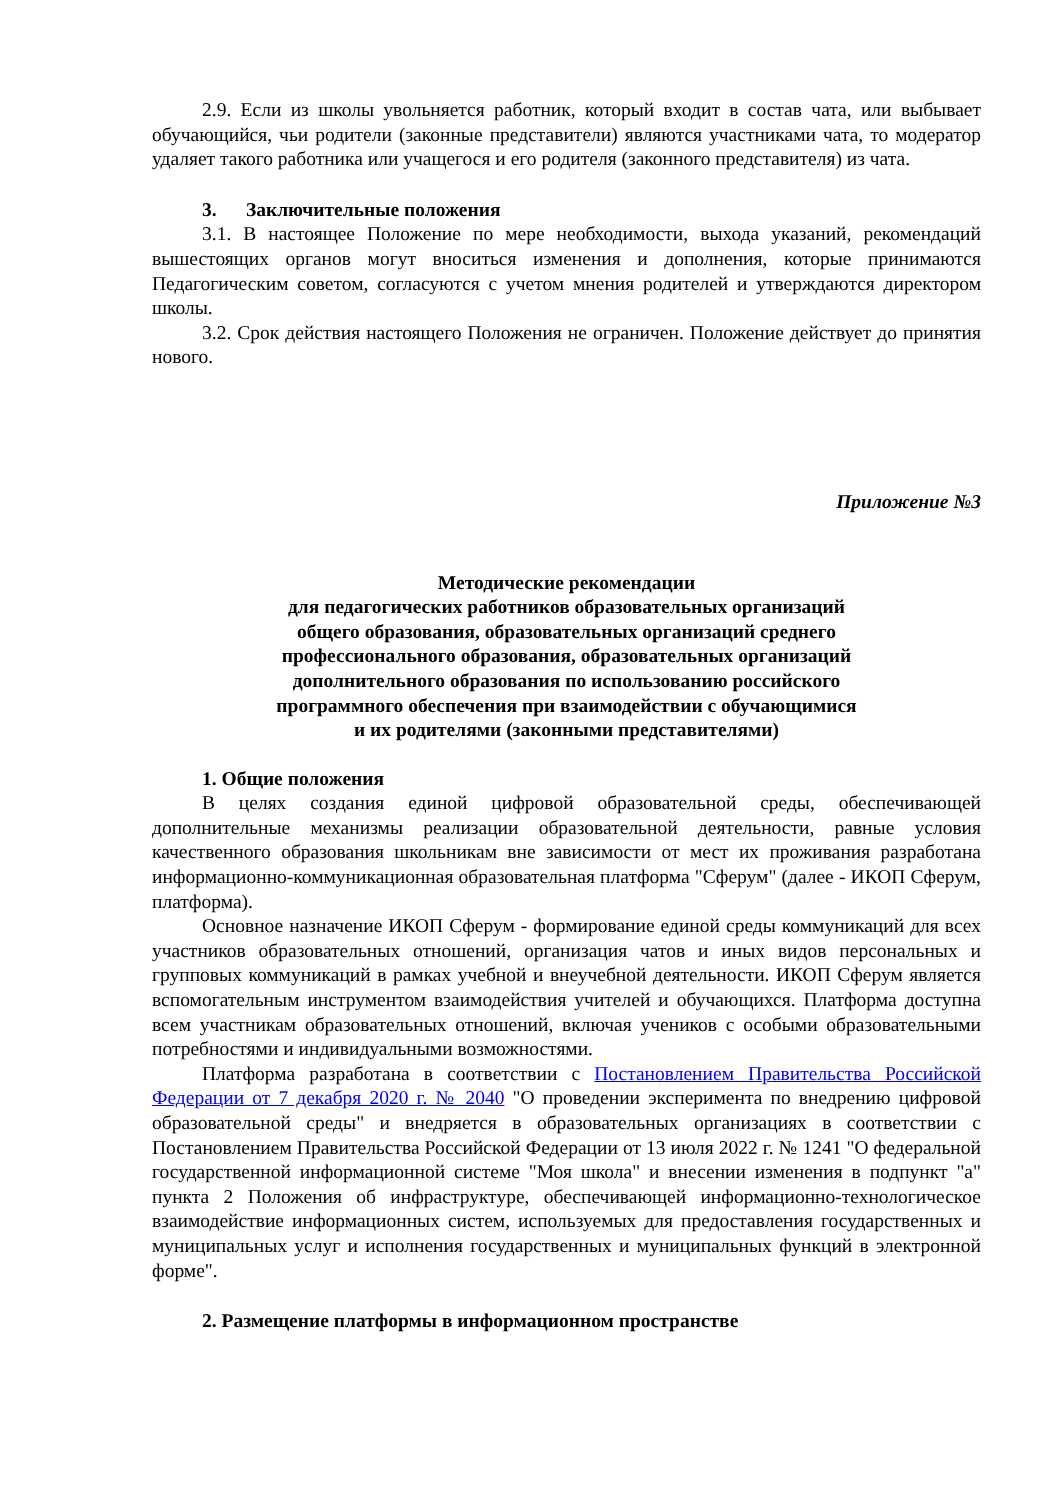2.9. Если из школы увольняется работник, который входит в состав чата, или выбывает обучающийся, чьи родители (законные представители) являются участниками чата, то модератор удаляет такого работника или учащегося и его родителя (законного представителя) из чата.
3. Заключительные положения
3.1. В настоящее Положение по мере необходимости, выхода указаний, рекомендаций вышестоящих органов могут вноситься изменения и дополнения, которые принимаются Педагогическим советом, согласуются с учетом мнения родителей и утверждаются директором школы.
3.2. Срок действия настоящего Положения не ограничен. Положение действует до принятия нового.
Приложение №3
Методические рекомендации
для педагогических работников образовательных организаций
общего образования, образовательных организаций среднего
профессионального образования, образовательных организаций
дополнительного образования по использованию российского
программного обеспечения при взаимодействии с обучающимися
и их родителями (законными представителями)
1. Общие положения
В целях создания единой цифровой образовательной среды, обеспечивающей дополнительные механизмы реализации образовательной деятельности, равные условия качественного образования школьникам вне зависимости от мест их проживания разработана информационно-коммуникационная образовательная платформа "Сферум" (далее - ИКОП Сферум, платформа).
Основное назначение ИКОП Сферум - формирование единой среды коммуникаций для всех участников образовательных отношений, организация чатов и иных видов персональных и групповых коммуникаций в рамках учебной и внеучебной деятельности. ИКОП Сферум является вспомогательным инструментом взаимодействия учителей и обучающихся. Платформа доступна всем участникам образовательных отношений, включая учеников с особыми образовательными потребностями и индивидуальными возможностями.
Платформа разработана в соответствии с Постановлением Правительства Российской Федерации от 7 декабря 2020 г. № 2040 "О проведении эксперимента по внедрению цифровой образовательной среды" и внедряется в образовательных организациях в соответствии с Постановлением Правительства Российской Федерации от 13 июля 2022 г. № 1241 "О федеральной государственной информационной системе "Моя школа" и внесении изменения в подпункт "а" пункта 2 Положения об инфраструктуре, обеспечивающей информационно-технологическое взаимодействие информационных систем, используемых для предоставления государственных и муниципальных услуг и исполнения государственных и муниципальных функций в электронной форме".
2. Размещение платформы в информационном пространстве